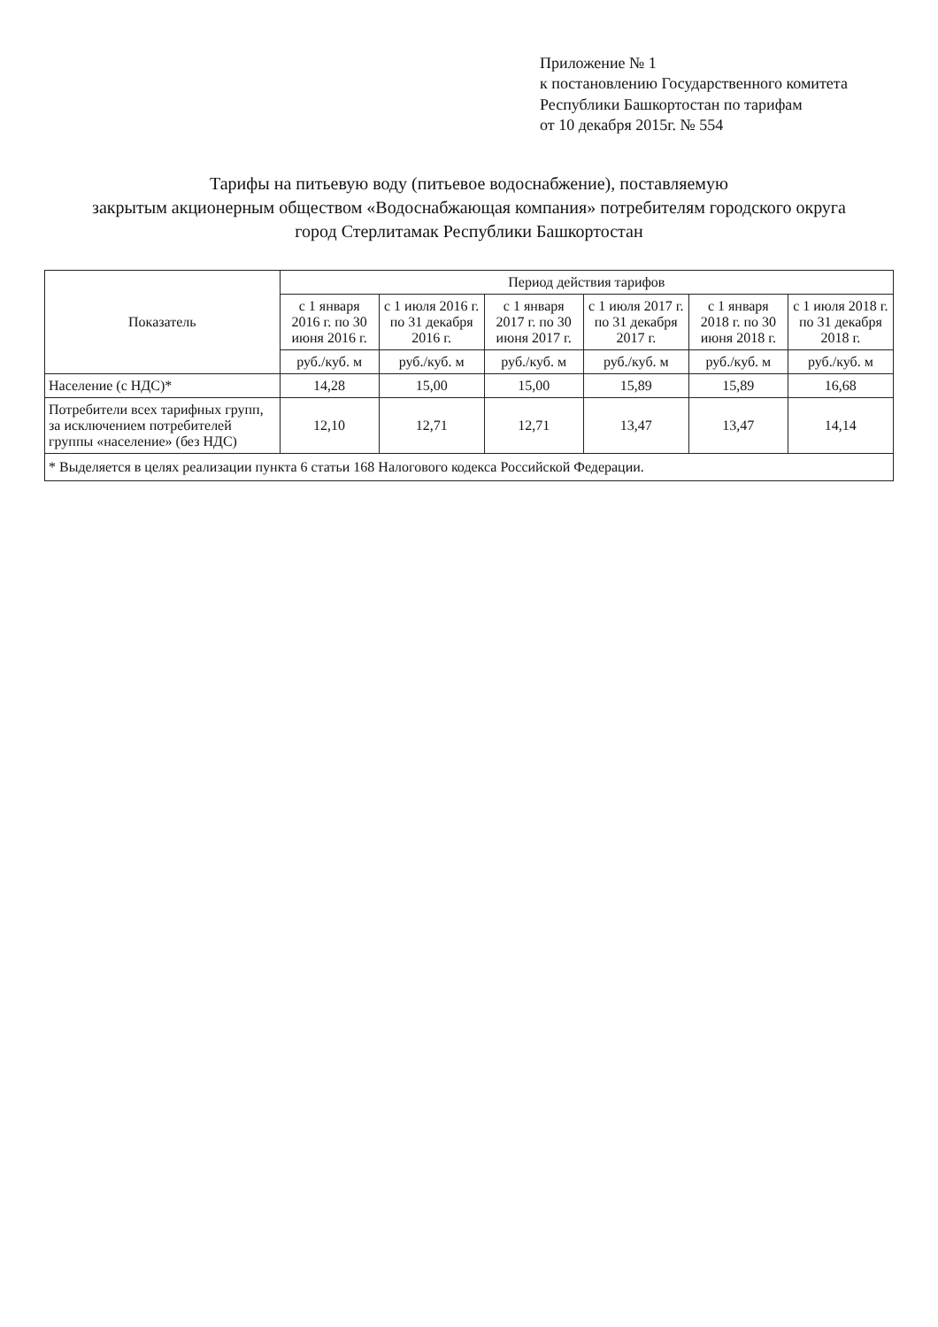Приложение № 1
к постановлению Государственного комитета
Республики Башкортостан по тарифам
от 10 декабря 2015г. № 554
Тарифы на питьевую воду (питьевое водоснабжение), поставляемую
закрытым акционерным обществом «Водоснабжающая компания» потребителям городского округа
город Стерлитамак Республики Башкортостан
| Показатель | Период действия тарифов | | | | | |
| --- | --- | --- | --- | --- | --- | --- |
| | с 1 января 2016 г. по 30 июня 2016 г. | с 1 июля 2016 г. по 31 декабря 2016 г. | с 1 января 2017 г. по 30 июня 2017 г. | с 1 июля 2017 г. по 31 декабря 2017 г. | с 1 января 2018 г. по 30 июня 2018 г. | с 1 июля 2018 г. по 31 декабря 2018 г. |
| | руб./куб. м | руб./куб. м | руб./куб. м | руб./куб. м | руб./куб. м | руб./куб. м |
| Население (с НДС)* | 14,28 | 15,00 | 15,00 | 15,89 | 15,89 | 16,68 |
| Потребители всех тарифных групп, за исключением потребителей группы «население» (без НДС) | 12,10 | 12,71 | 12,71 | 13,47 | 13,47 | 14,14 |
* Выделяется в целях реализации пункта 6 статьи 168 Налогового кодекса Российской Федерации.